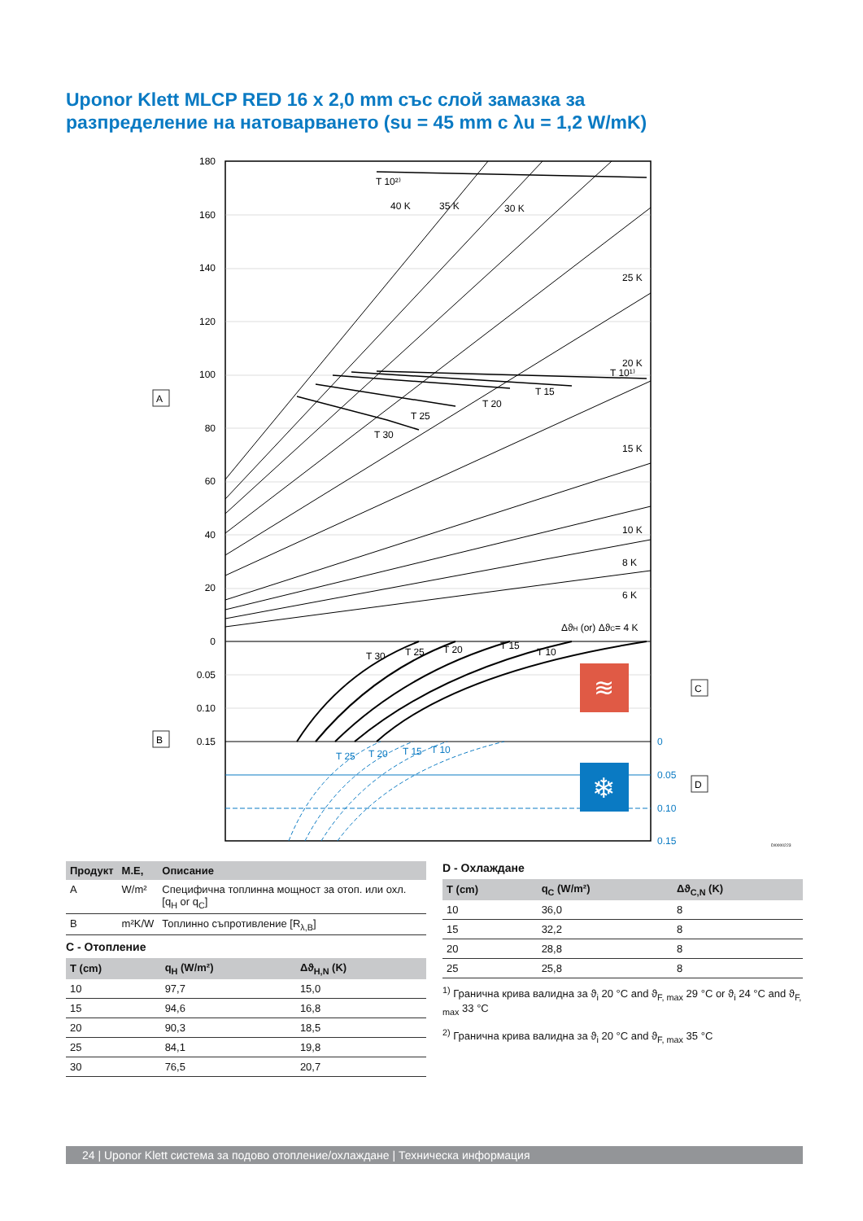Uponor Klett MLCP RED 16 x 2,0 mm със слой замазка за
разпределение на натоварването (su = 45 mm с λu = 1,2 W/mK)
180
160
140
120
100
80
60
40
20
0
0.05
0.10
0.15
0
0.05
0.10
0.15
T 10²⁾
40 K
35 K
30 K
25 K
20 K
T 10¹⁾
15 K
10 K
8 K
6 K
ΔϑH (or) ΔϑC= 4 K
T 15
T 20
T 25
T 30
T 30
T 25
T 20
T 15
T 10
T 25
T 20
T 15
T 10
≋
❄
A
B
C
D
DI0000223
| Продукт | М.Е, | Описание |
| --- | --- | --- |
| A | W/m² | Специфична топлинна мощност за отоп. или охл. [q<sub>H</sub> or q<sub>C</sub>] |
| B | m²K/W | Топлинно съпротивление [R<sub>λ,B</sub>] |
C - Отопление
| T (cm) | q<sub>H</sub> (W/m²) | Δϑ<sub>H,N</sub> (K) |
| --- | --- | --- |
| 10 | 97,7 | 15,0 |
| 15 | 94,6 | 16,8 |
| 20 | 90,3 | 18,5 |
| 25 | 84,1 | 19,8 |
| 30 | 76,5 | 20,7 |
D - Охлаждане
| T (cm) | q<sub>C</sub> (W/m²) | Δϑ<sub>C,N</sub> (K) |
| --- | --- | --- |
| 10 | 36,0 | 8 |
| 15 | 32,2 | 8 |
| 20 | 28,8 | 8 |
| 25 | 25,8 | 8 |
<sup>1)</sup> Гранична крива валидна за ϑ<sub>i</sub> 20 °C and ϑ<sub>F, max</sub> 29 °C or ϑ<sub>i</sub> 24 °C and ϑ<sub>F, max</sub> 33 °C
<sup>2)</sup> Гранична крива валидна за ϑ<sub>i</sub> 20 °C and ϑ<sub>F, max</sub> 35 °C
24 | Uponor Klett система за подово отопление/охлаждане | Техническа информация